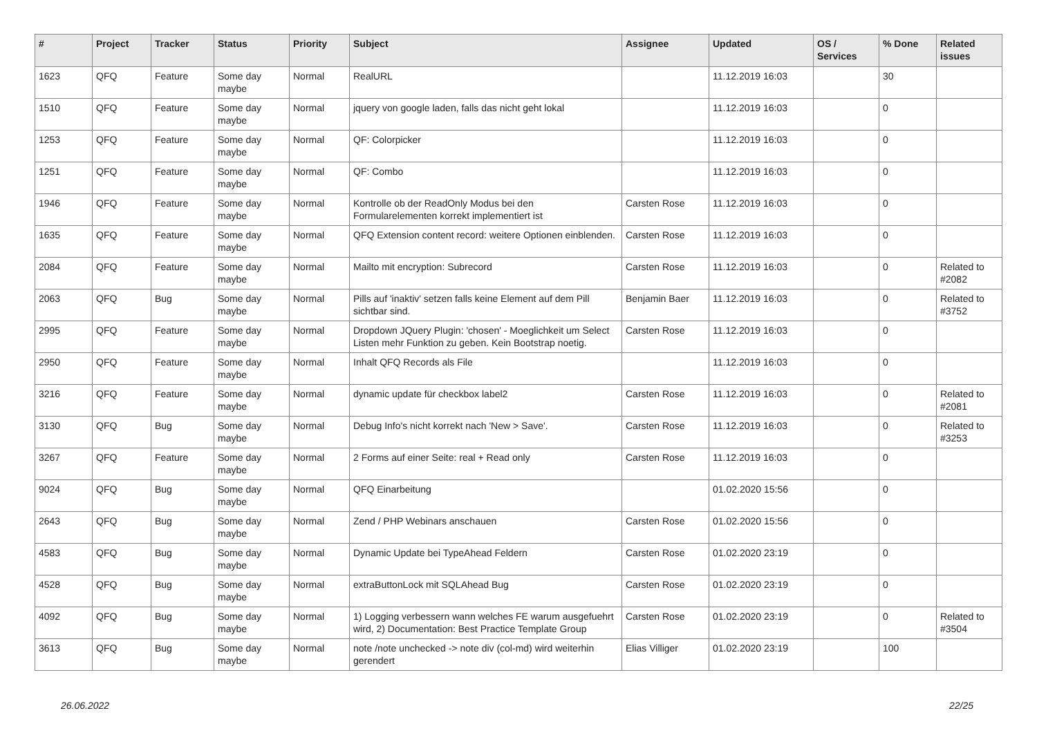| # | Project | Tracker | Status | Priority | Subject | Assignee | Updated | OS / Services | % Done | Related issues |
| --- | --- | --- | --- | --- | --- | --- | --- | --- | --- | --- |
| 1623 | QFQ | Feature | Some day maybe | Normal | RealURL | | 11.12.2019 16:03 | | 30 | |
| 1510 | QFQ | Feature | Some day maybe | Normal | jquery von google laden, falls das nicht geht lokal | | 11.12.2019 16:03 | | 0 | |
| 1253 | QFQ | Feature | Some day maybe | Normal | QF: Colorpicker | | 11.12.2019 16:03 | | 0 | |
| 1251 | QFQ | Feature | Some day maybe | Normal | QF: Combo | | 11.12.2019 16:03 | | 0 | |
| 1946 | QFQ | Feature | Some day maybe | Normal | Kontrolle ob der ReadOnly Modus bei den Formularelementen korrekt implementiert ist | Carsten Rose | 11.12.2019 16:03 | | 0 | |
| 1635 | QFQ | Feature | Some day maybe | Normal | QFQ Extension content record: weitere Optionen einblenden. | Carsten Rose | 11.12.2019 16:03 | | 0 | |
| 2084 | QFQ | Feature | Some day maybe | Normal | Mailto mit encryption: Subrecord | Carsten Rose | 11.12.2019 16:03 | | 0 | Related to #2082 |
| 2063 | QFQ | Bug | Some day maybe | Normal | Pills auf 'inaktiv' setzen falls keine Element auf dem Pill sichtbar sind. | Benjamin Baer | 11.12.2019 16:03 | | 0 | Related to #3752 |
| 2995 | QFQ | Feature | Some day maybe | Normal | Dropdown JQuery Plugin: 'chosen' - Moeglichkeit um Select Listen mehr Funktion zu geben. Kein Bootstrap noetig. | Carsten Rose | 11.12.2019 16:03 | | 0 | |
| 2950 | QFQ | Feature | Some day maybe | Normal | Inhalt QFQ Records als File | | 11.12.2019 16:03 | | 0 | |
| 3216 | QFQ | Feature | Some day maybe | Normal | dynamic update für checkbox label2 | Carsten Rose | 11.12.2019 16:03 | | 0 | Related to #2081 |
| 3130 | QFQ | Bug | Some day maybe | Normal | Debug Info's nicht korrekt nach 'New > Save'. | Carsten Rose | 11.12.2019 16:03 | | 0 | Related to #3253 |
| 3267 | QFQ | Feature | Some day maybe | Normal | 2 Forms auf einer Seite: real + Read only | Carsten Rose | 11.12.2019 16:03 | | 0 | |
| 9024 | QFQ | Bug | Some day maybe | Normal | QFQ Einarbeitung | | 01.02.2020 15:56 | | 0 | |
| 2643 | QFQ | Bug | Some day maybe | Normal | Zend / PHP Webinars anschauen | Carsten Rose | 01.02.2020 15:56 | | 0 | |
| 4583 | QFQ | Bug | Some day maybe | Normal | Dynamic Update bei TypeAhead Feldern | Carsten Rose | 01.02.2020 23:19 | | 0 | |
| 4528 | QFQ | Bug | Some day maybe | Normal | extraButtonLock mit SQLAhead Bug | Carsten Rose | 01.02.2020 23:19 | | 0 | |
| 4092 | QFQ | Bug | Some day maybe | Normal | 1) Logging verbessern wann welches FE warum ausgefuehrt wird, 2) Documentation: Best Practice Template Group | Carsten Rose | 01.02.2020 23:19 | | 0 | Related to #3504 |
| 3613 | QFQ | Bug | Some day maybe | Normal | note /note unchecked -> note div (col-md) wird weiterhin gerendert | Elias Villiger | 01.02.2020 23:19 | | 100 | |
26.06.2022 22/25